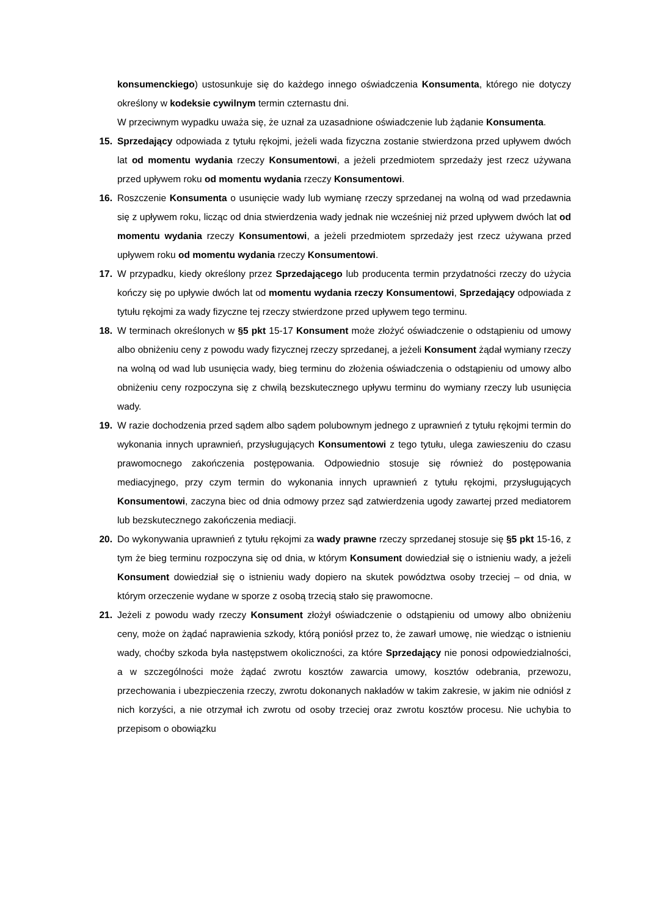konsumenckiego) ustosunkuje się do każdego innego oświadczenia Konsumenta, którego nie dotyczy określony w kodeksie cywilnym termin czternastu dni.
W przeciwnym wypadku uważa się, że uznał za uzasadnione oświadczenie lub żądanie Konsumenta.
15. Sprzedający odpowiada z tytułu rękojmi, jeżeli wada fizyczna zostanie stwierdzona przed upływem dwóch lat od momentu wydania rzeczy Konsumentowi, a jeżeli przedmiotem sprzedaży jest rzecz używana przed upływem roku od momentu wydania rzeczy Konsumentowi.
16. Roszczenie Konsumenta o usunięcie wady lub wymianę rzeczy sprzedanej na wolną od wad przedawnia się z upływem roku, licząc od dnia stwierdzenia wady jednak nie wcześniej niż przed upływem dwóch lat od momentu wydania rzeczy Konsumentowi, a jeżeli przedmiotem sprzedaży jest rzecz używana przed upływem roku od momentu wydania rzeczy Konsumentowi.
17. W przypadku, kiedy określony przez Sprzedającego lub producenta termin przydatności rzeczy do użycia kończy się po upływie dwóch lat od momentu wydania rzeczy Konsumentowi, Sprzedający odpowiada z tytułu rękojmi za wady fizyczne tej rzeczy stwierdzone przed upływem tego terminu.
18. W terminach określonych w §5 pkt 15-17 Konsument może złożyć oświadczenie o odstąpieniu od umowy albo obniżeniu ceny z powodu wady fizycznej rzeczy sprzedanej, a jeżeli Konsument żądał wymiany rzeczy na wolną od wad lub usunięcia wady, bieg terminu do złożenia oświadczenia o odstąpieniu od umowy albo obniżeniu ceny rozpoczyna się z chwilą bezskutecznego upływu terminu do wymiany rzeczy lub usunięcia wady.
19. W razie dochodzenia przed sądem albo sądem polubownym jednego z uprawnień z tytułu rękojmi termin do wykonania innych uprawnień, przysługujących Konsumentowi z tego tytułu, ulega zawieszeniu do czasu prawomocnego zakończenia postępowania. Odpowiednio stosuje się również do postępowania mediacyjnego, przy czym termin do wykonania innych uprawnień z tytułu rękojmi, przysługujących Konsumentowi, zaczyna biec od dnia odmowy przez sąd zatwierdzenia ugody zawartej przed mediatorem lub bezskutecznego zakończenia mediacji.
20. Do wykonywania uprawnień z tytułu rękojmi za wady prawne rzeczy sprzedanej stosuje się §5 pkt 15-16, z tym że bieg terminu rozpoczyna się od dnia, w którym Konsument dowiedział się o istnieniu wady, a jeżeli Konsument dowiedział się o istnieniu wady dopiero na skutek powództwa osoby trzeciej – od dnia, w którym orzeczenie wydane w sporze z osobą trzecią stało się prawomocne.
21. Jeżeli z powodu wady rzeczy Konsument złożył oświadczenie o odstąpieniu od umowy albo obniżeniu ceny, może on żądać naprawienia szkody, którą poniósł przez to, że zawarł umowę, nie wiedząc o istnieniu wady, choćby szkoda była następstwem okoliczności, za które Sprzedający nie ponosi odpowiedzialności, a w szczególności może żądać zwrotu kosztów zawarcia umowy, kosztów odebrania, przewozu, przechowania i ubezpieczenia rzeczy, zwrotu dokonanych nakładów w takim zakresie, w jakim nie odniósł z nich korzyści, a nie otrzymał ich zwrotu od osoby trzeciej oraz zwrotu kosztów procesu. Nie uchybia to przepisom o obowiązku